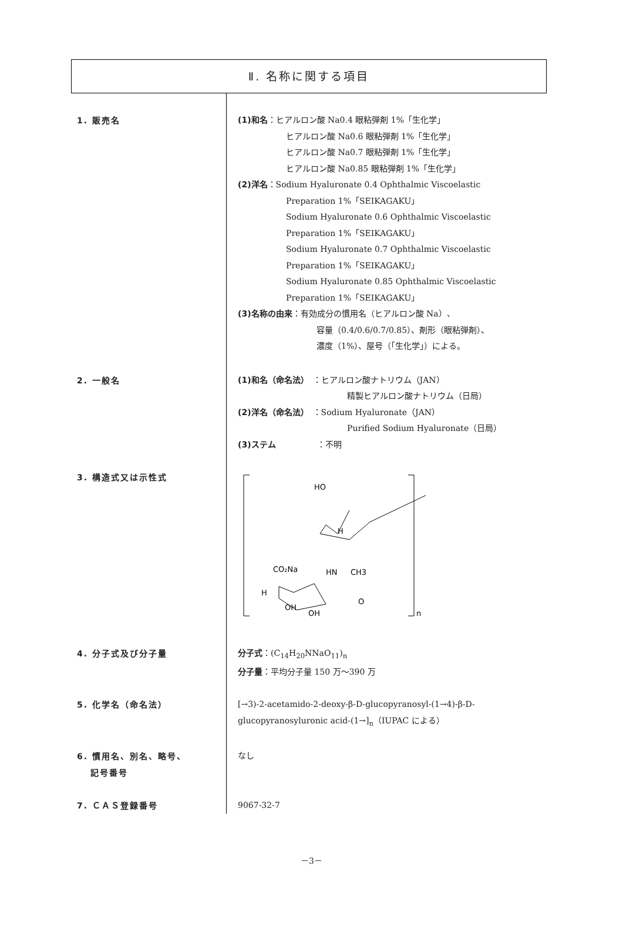Ⅱ. 名称に関する項目
1. 販売名
(1)和名：ヒアルロン酸 Na0.4 眼粘弾剤 1%「生化学」
ヒアルロン酸 Na0.6 眼粘弾剤 1%「生化学」
ヒアルロン酸 Na0.7 眼粘弾剤 1%「生化学」
ヒアルロン酸 Na0.85 眼粘弾剤 1%「生化学」
(2)洋名：Sodium Hyaluronate 0.4 Ophthalmic Viscoelastic
Preparation 1%「SEIKAGAKU」
Sodium Hyaluronate 0.6 Ophthalmic Viscoelastic
Preparation 1%「SEIKAGAKU」
Sodium Hyaluronate 0.7 Ophthalmic Viscoelastic
Preparation 1%「SEIKAGAKU」
Sodium Hyaluronate 0.85 Ophthalmic Viscoelastic
Preparation 1%「SEIKAGAKU」
(3)名称の由来：有効成分の慣用名（ヒアルロン酸 Na）、
容量（0.4/0.6/0.7/0.85）、剤形（眼粘弾剤）、
濃度（1%）、屋号（「生化学」）による。
2. 一般名
(1)和名（命名法）　：ヒアルロン酸ナトリウム（JAN）
精製ヒアルロン酸ナトリウム（日局）
(2)洋名（命名法）　：Sodium Hyaluronate（JAN）
Purified Sodium Hyaluronate（日局）
(3)ステム　　　　　：不明
3. 構造式又は示性式
n
HO
CO₂Na
CH3
H
HN
O
OH
OH
H
4. 分子式及び分子量
分子式：(C<sub>14</sub>H<sub>20</sub>NNaO<sub>11</sub>)<sub>n</sub>
分子量：平均分子量 150 万～390 万
5. 化学名（命名法）
[→3)-2-acetamido-2-deoxy-β-D-glucopyranosyl-(1→4)-β-D-
glucopyranosyluronic acid-(1→]<sub>n</sub>（IUPAC による）
6. 慣用名、別名、略号、
　 記号番号
なし
7. ＣＡＳ登録番号
9067-32-7
－3－